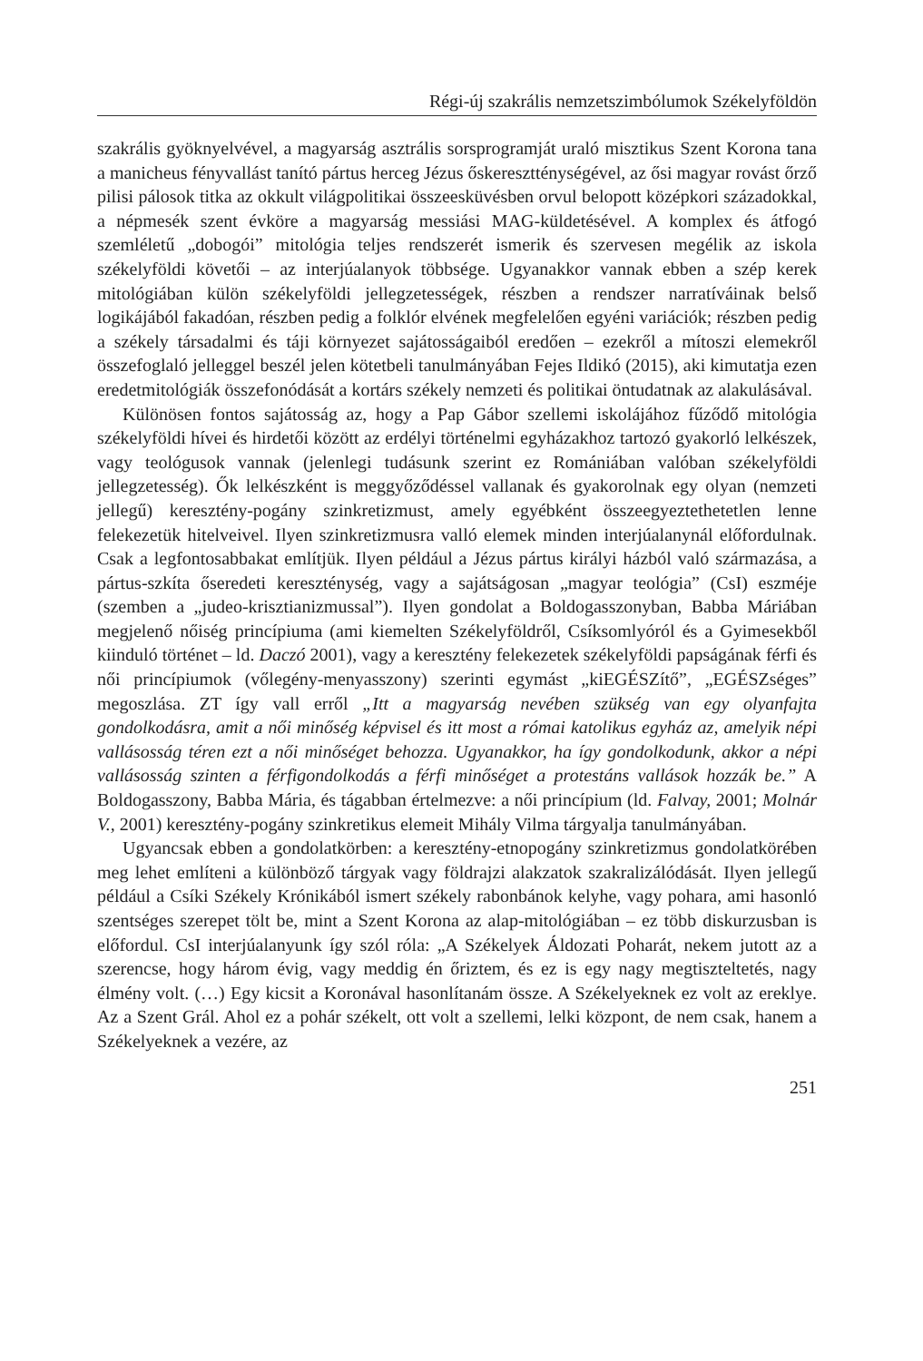Régi-új szakrális nemzetszimbólumok Székelyföldön
szakrális gyöknyelvével, a magyarság asztrális sorsprogramját uraló misztikus Szent Korona tana a manicheus fényvallást tanító pártus herceg Jézus őskeresztténységével, az ősi magyar rovást őrző pilisi pálosok titka az okkult világpolitikai összeesküvésben orvul belopott középkori századokkal, a népmesék szent évköre a magyarság messiási MAG-küldetésével. A komplex és átfogó szemléletű „dobogói” mitológia teljes rendszerét ismerik és szervesen megélik az iskola székelyföldi követői – az interjúalanyok többsége. Ugyanakkor vannak ebben a szép kerek mitológiában külön székelyföldi jellegzetességek, részben a rendszer narratíváinak belső logikájából fakadóan, részben pedig a folklór elvének megfelelően egyéni variációk; részben pedig a székely társadalmi és táji környezet sajátosságaiból eredően – ezekről a mítoszi elemekről összefoglaló jelleggel beszél jelen kötetbeli tanulmányában Fejes Ildikó (2015), aki kimutatja ezen eredetmitológiák összefonódását a kortárs székely nemzeti és politikai öntudatnak az alakulásával.
Különösen fontos sajátosság az, hogy a Pap Gábor szellemi iskolájához fűződő mitológia székelyföldi hívei és hirdetői között az erdélyi történelmi egyházakhoz tartozó gyakorló lelkészek, vagy teológusok vannak (jelenlegi tudásunk szerint ez Romániában valóban székelyföldi jellegzetesség). Ők lelkészként is meggyőződéssel vallanak és gyakorolnak egy olyan (nemzeti jellegű) keresztény-pogány szinkretizmust, amely egyébként összeegyeztethetetlen lenne felekezetük hitelveivel. Ilyen szinkretizmusra valló elemek minden interjúalanynál előfordulnak. Csak a legfontosabbakat említjük. Ilyen például a Jézus pártus királyi házból való származása, a pártus-szkíta őseredeti kereszténység, vagy a sajátságosan „magyar teológia” (CsI) eszméje (szemben a „judeo-krisztianizmussal”). Ilyen gondolat a Boldogasszonyban, Babba Máriában megjelenő nőiség princípiuma (ami kiemelten Székelyföldről, Csíksomlyóról és a Gyimesekből kiinduló történet – ld. Daczó 2001), vagy a keresztény felekezetek székelyföldi papságának férfi és női princípiumok (vőlegény-menyasszony) szerinti egymást „kiEGÉSZítő”, „EGÉSZséges” megoszlása. ZT így vall erről „Itt a magyarság nevében szükség van egy olyanfajta gondolkodásra, amit a női minőség képvisel és itt most a római katolikus egyház az, amelyik népi vallásosság téren ezt a női minőséget behozza. Ugyanakkor, ha így gondolkodunk, akkor a népi vallásosság szinten a férfigondolkodás a férfi minőséget a protestáns vallások hozzák be.” A Boldogasszony, Babba Mária, és tágabban értelmezve: a női princípium (ld. Falvay, 2001; Molnár V., 2001) keresztény-pogány szinkretikus elemeit Mihály Vilma tárgyalja tanulmányában.
Ugyancsak ebben a gondolatkörben: a keresztény-etnopogány szinkretizmus gondolatkörében meg lehet említeni a különböző tárgyak vagy földrajzi alakzatok szakralizálódását. Ilyen jellegű például a Csíki Székely Krónikából ismert székely rabonbánok kelyhe, vagy pohara, ami hasonló szentséges szerepet tölt be, mint a Szent Korona az alap-mitológiában – ez több diskurzusban is előfordul. CsI interjúalanyunk így szól róla: „A Székelyek Áldozati Poharát, nekem jutott az a szerencse, hogy három évig, vagy meddig én őriztem, és ez is egy nagy megtiszteltetés, nagy élmény volt. (…) Egy kicsit a Koronával hasonlítanám össze. A Székelyeknek ez volt az ereklye. Az a Szent Grál. Ahol ez a pohár székelt, ott volt a szellemi, lelki központ, de nem csak, hanem a Székelyeknek a vezére, az
251